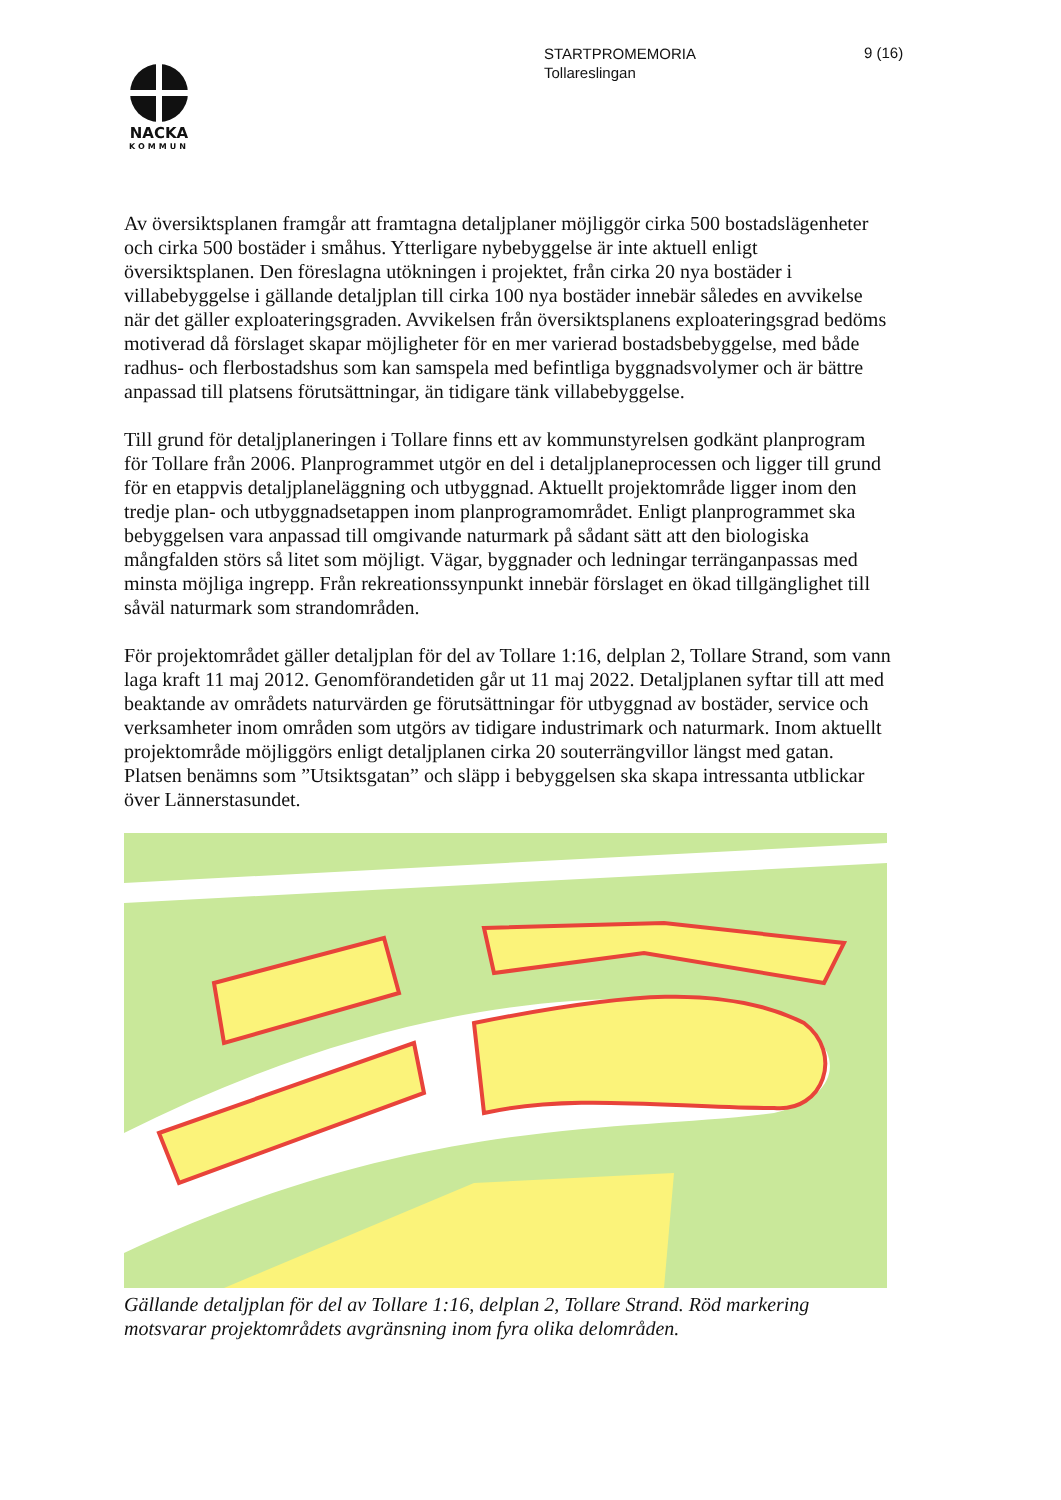NACKA
KOMMUN
STARTPROMEMORIA
Tollareslingan
9 (16)
Av översiktsplanen framgår att framtagna detaljplaner möjliggör cirka 500 bostadslägenheter och cirka 500 bostäder i småhus. Ytterligare nybebyggelse är inte aktuell enligt översiktsplanen. Den föreslagna utökningen i projektet, från cirka 20 nya bostäder i villabebyggelse i gällande detaljplan till cirka 100 nya bostäder innebär således en avvikelse när det gäller exploateringsgraden. Avvikelsen från översiktsplanens exploateringsgrad bedöms motiverad då förslaget skapar möjligheter för en mer varierad bostadsbebyggelse, med både radhus- och flerbostadshus som kan samspela med befintliga byggnadsvolymer och är bättre anpassad till platsens förutsättningar, än tidigare tänk villabebyggelse.
Till grund för detaljplaneringen i Tollare finns ett av kommunstyrelsen godkänt planprogram för Tollare från 2006. Planprogrammet utgör en del i detaljplaneprocessen och ligger till grund för en etappvis detaljplaneläggning och utbyggnad. Aktuellt projektområde ligger inom den tredje plan- och utbyggnadsetappen inom planprogramområdet. Enligt planprogrammet ska bebyggelsen vara anpassad till omgivande naturmark på sådant sätt att den biologiska mångfalden störs så litet som möjligt. Vägar, byggnader och ledningar terränganpassas med minsta möjliga ingrepp. Från rekreationssynpunkt innebär förslaget en ökad tillgänglighet till såväl naturmark som strandområden.
För projektområdet gäller detaljplan för del av Tollare 1:16, delplan 2, Tollare Strand, som vann laga kraft 11 maj 2012. Genomförandetiden går ut 11 maj 2022. Detaljplanen syftar till att med beaktande av områdets naturvärden ge förutsättningar för utbyggnad av bostäder, service och verksamheter inom områden som utgörs av tidigare industrimark och naturmark. Inom aktuellt projektområde möjliggörs enligt detaljplanen cirka 20 souterrängvillor längst med gatan. Platsen benämns som ”Utsiktsgatan” och släpp i bebyggelsen ska skapa intressanta utblickar över Lännerstasundet.
Gällande detaljplan för del av Tollare 1:16, delplan 2, Tollare Strand. Röd markering motsvarar projektområdets avgränsning inom fyra olika delområden.